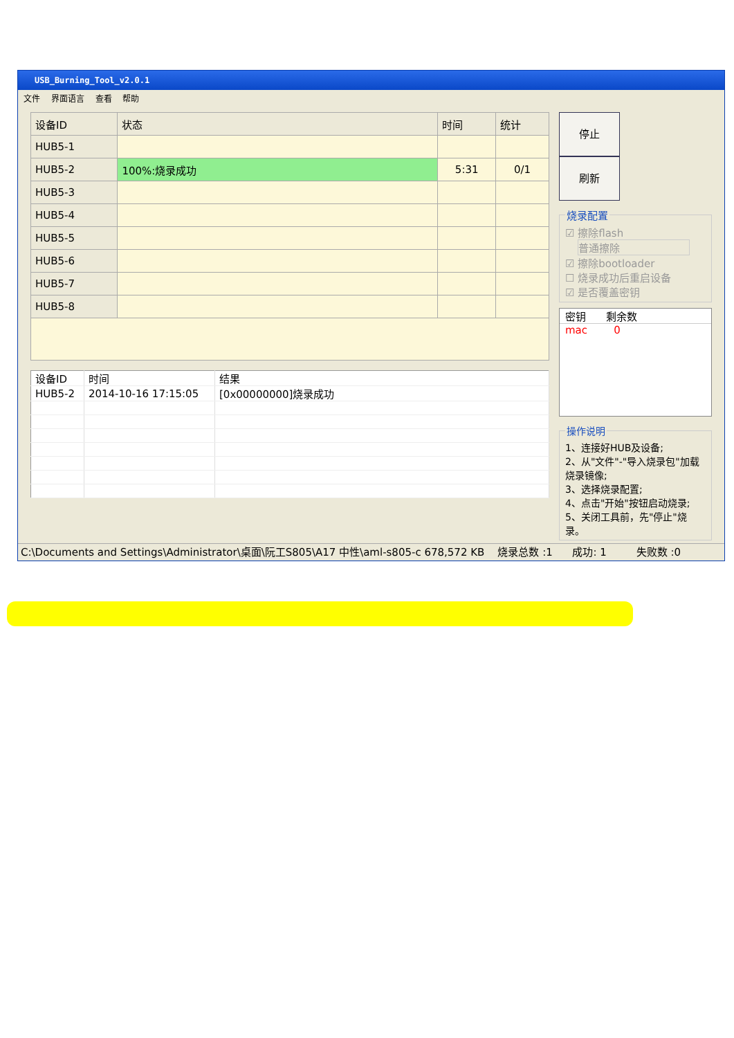USB_Burning_Tool_v2.0.1
文件 界面语言 查看 帮助
| 设备ID | 状态 | 时间 | 统计 |
| --- | --- | --- | --- |
| HUB5-1 | | | |
| HUB5-2 | 100%:烧录成功 | 5:31 | 0/1 |
| HUB5-3 | | | |
| HUB5-4 | | | |
| HUB5-5 | | | |
| HUB5-6 | | | |
| HUB5-7 | | | |
| HUB5-8 | | | |
| 设备ID | 时间 | 结果 |
| --- | --- | --- |
| HUB5-2 | 2014-10-16 17:15:05 | [0x00000000]烧录成功 |
停止 刷新 烧录配置 ☑ 擦除flash
普通擦除
☑ 擦除bootloader
☐ 烧录成功后重启设备
☑ 是否覆盖密钥
密钥 剩余数
mac 0
操作说明1、连接好HUB及设备;
2、从"文件"-"导入烧录包"加载烧录镜像;
3、选择烧录配置;
4、点击"开始"按钮启动烧录;
5、关闭工具前，先"停止"烧录。
C:\Documents and Settings\Administrator\桌面\阮工S805\A17 中性\aml-s805-c 678,572 KB 烧录总数 :1 成功: 1 失败数 :0